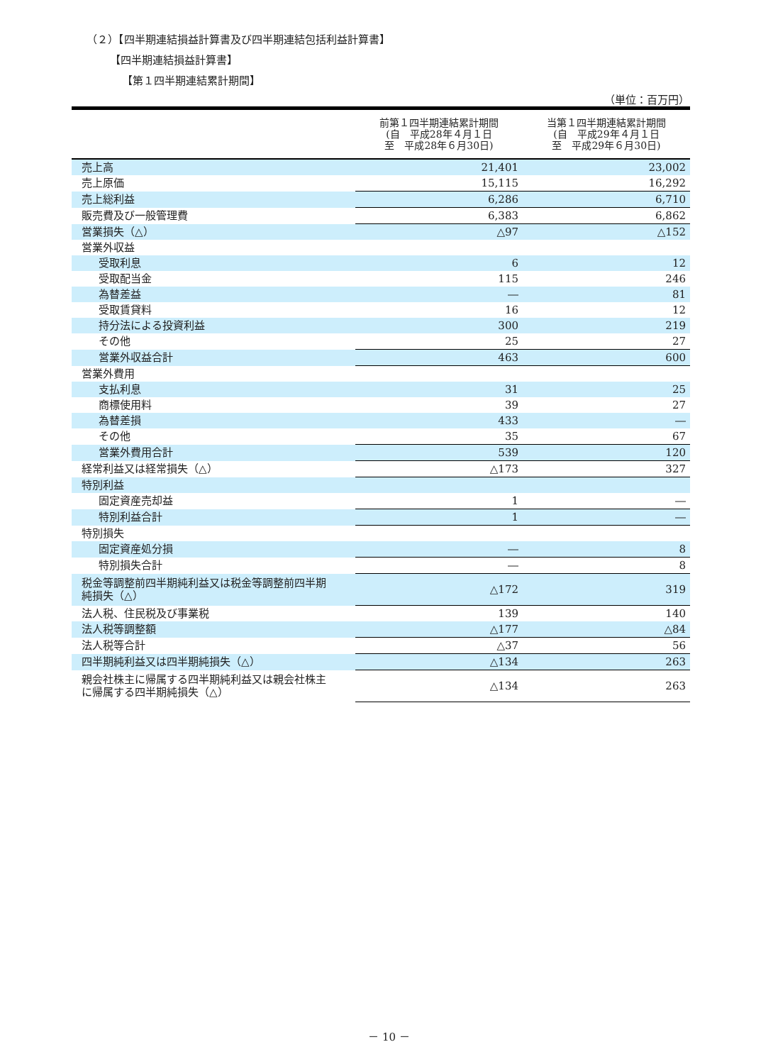（２）【四半期連結損益計算書及び四半期連結包括利益計算書】
【四半期連結損益計算書】
【第１四半期連結累計期間】
（単位：百万円）
| | 前第１四半期連結累計期間 (自 平成28年４月１日 至 平成28年６月30日) | 当第１四半期連結累計期間 (自 平成29年４月１日 至 平成29年６月30日) |
| --- | --- | --- |
| 売上高 | 21,401 | 23,002 |
| 売上原価 | 15,115 | 16,292 |
| 売上総利益 | 6,286 | 6,710 |
| 販売費及び一般管理費 | 6,383 | 6,862 |
| 営業損失（△） | △97 | △152 |
| 営業外収益 | | |
| 受取利息 | 6 | 12 |
| 受取配当金 | 115 | 246 |
| 為替差益 | ― | 81 |
| 受取賃貸料 | 16 | 12 |
| 持分法による投資利益 | 300 | 219 |
| その他 | 25 | 27 |
| 営業外収益合計 | 463 | 600 |
| 営業外費用 | | |
| 支払利息 | 31 | 25 |
| 商標使用料 | 39 | 27 |
| 為替差損 | 433 | ― |
| その他 | 35 | 67 |
| 営業外費用合計 | 539 | 120 |
| 経常利益又は経常損失（△） | △173 | 327 |
| 特別利益 | | |
| 固定資産売却益 | 1 | ― |
| 特別利益合計 | 1 | ― |
| 特別損失 | | |
| 固定資産処分損 | ― | 8 |
| 特別損失合計 | ― | 8 |
| 税金等調整前四半期純利益又は税金等調整前四半期 純損失（△） | △172 | 319 |
| 法人税、住民税及び事業税 | 139 | 140 |
| 法人税等調整額 | △177 | △84 |
| 法人税等合計 | △37 | 56 |
| 四半期純利益又は四半期純損失（△） | △134 | 263 |
| 親会社株主に帰属する四半期純利益又は親会社株主 に帰属する四半期純損失（△） | △134 | 263 |
－ 10 －